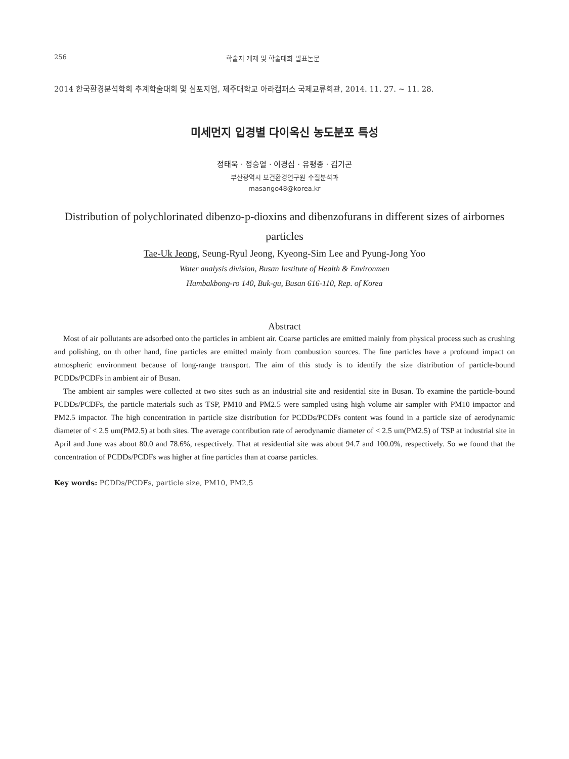256 학술지 게재 및 학술대회 발표논문
2014 한국환경분석학회 추계학술대회 및 심포지엄, 제주대학교 아라캠퍼스 국제교류회관, 2014. 11. 27. ~ 11. 28.
미세먼지 입경별 다이옥신 농도분포 특성
정태욱 · 정승열 · 이경심 · 유평종 · 김기곤
부산광역시 보건환경연구원 수질분석과
masango48@korea.kr
Distribution of polychlorinated dibenzo-p-dioxins and dibenzofurans in different sizes of airbornes particles
Tae-Uk Jeong, Seung-Ryul Jeong, Kyeong-Sim Lee and Pyung-Jong Yoo
Water analysis division, Busan Institute of Health & Environmen
Hambakbong-ro 140, Buk-gu, Busan 616-110, Rep. of Korea
Abstract
Most of air pollutants are adsorbed onto the particles in ambient air. Coarse particles are emitted mainly from physical process such as crushing and polishing, on th other hand, fine particles are emitted mainly from combustion sources. The fine particles have a profound impact on atmospheric environment because of long-range transport. The aim of this study is to identify the size distribution of particle-bound PCDDs/PCDFs in ambient air of Busan.
The ambient air samples were collected at two sites such as an industrial site and residential site in Busan. To examine the particle-bound PCDDs/PCDFs, the particle materials such as TSP, PM10 and PM2.5 were sampled using high volume air sampler with PM10 impactor and PM2.5 impactor. The high concentration in particle size distribution for PCDDs/PCDFs content was found in a particle size of aerodynamic diameter of < 2.5 um(PM2.5) at both sites. The average contribution rate of aerodynamic diameter of < 2.5 um(PM2.5) of TSP at industrial site in April and June was about 80.0 and 78.6%, respectively. That at residential site was about 94.7 and 100.0%, respectively. So we found that the concentration of PCDDs/PCDFs was higher at fine particles than at coarse particles.
Key words: PCDDs/PCDFs, particle size, PM10, PM2.5